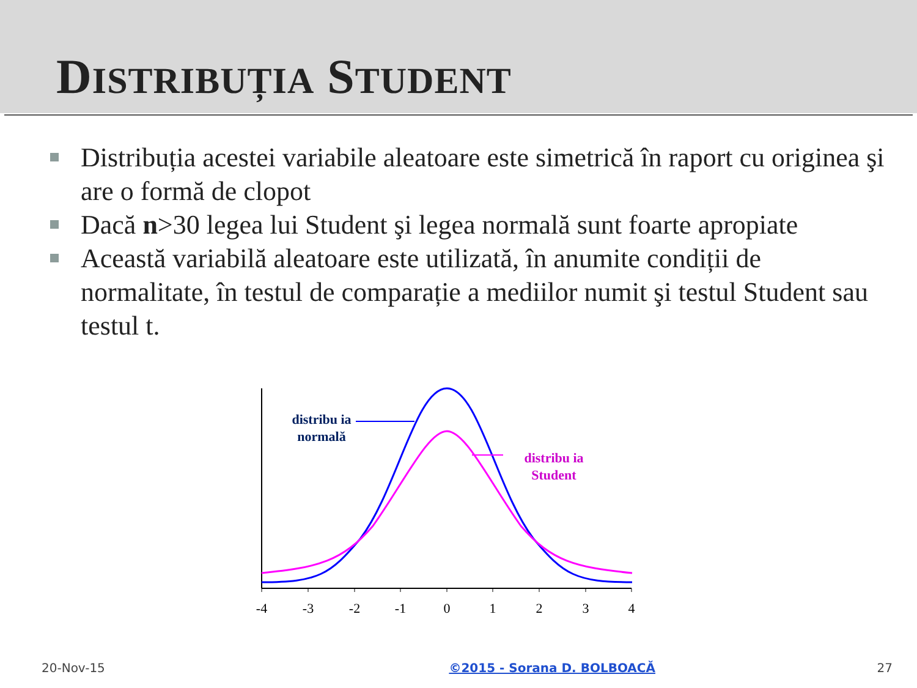DISTRIBUȚIA STUDENT
Distribuția acestei variabile aleatoare este simetrică în raport cu originea şi are o formă de clopot
Dacă n>30 legea lui Student şi legea normală sunt foarte apropiate
Această variabilă aleatoare este utilizată, în anumite condiții de normalitate, în testul de comparație a mediilor numit şi testul Student sau testul t.
-4
-3
-2
-1
0
1
2
3
4
distribu ia
normală
distribu ia
Student
20-Nov-15 ©2015 - Sorana D. BOLBOACĂ 27